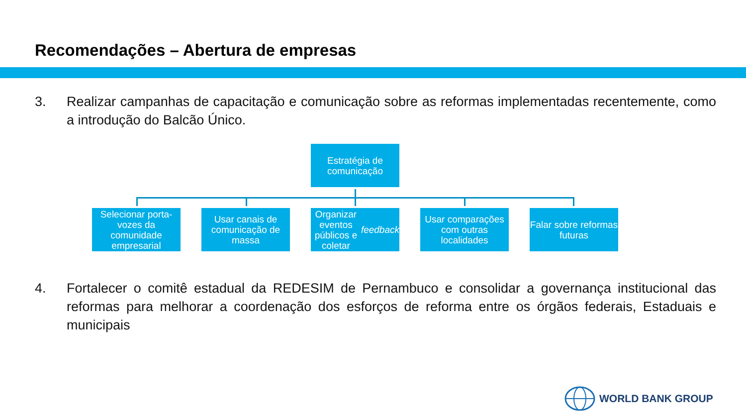Recomendações – Abertura de empresas
3. Realizar campanhas de capacitação e comunicação sobre as reformas implementadas recentemente, como a introdução do Balcão Único.
Estratégia de comunicação
Selecionar porta-vozes da comunidade empresarial
Usar canais de comunicação de massa
Organizar eventos públicos e coletar feedback
Usar comparações com outras localidades
Falar sobre reformas futuras
4. Fortalecer o comitê estadual da REDESIM de Pernambuco e consolidar a governança institucional das reformas para melhorar a coordenação dos esforços de reforma entre os órgãos federais, Estaduais e municipais
WORLD BANK GROUP